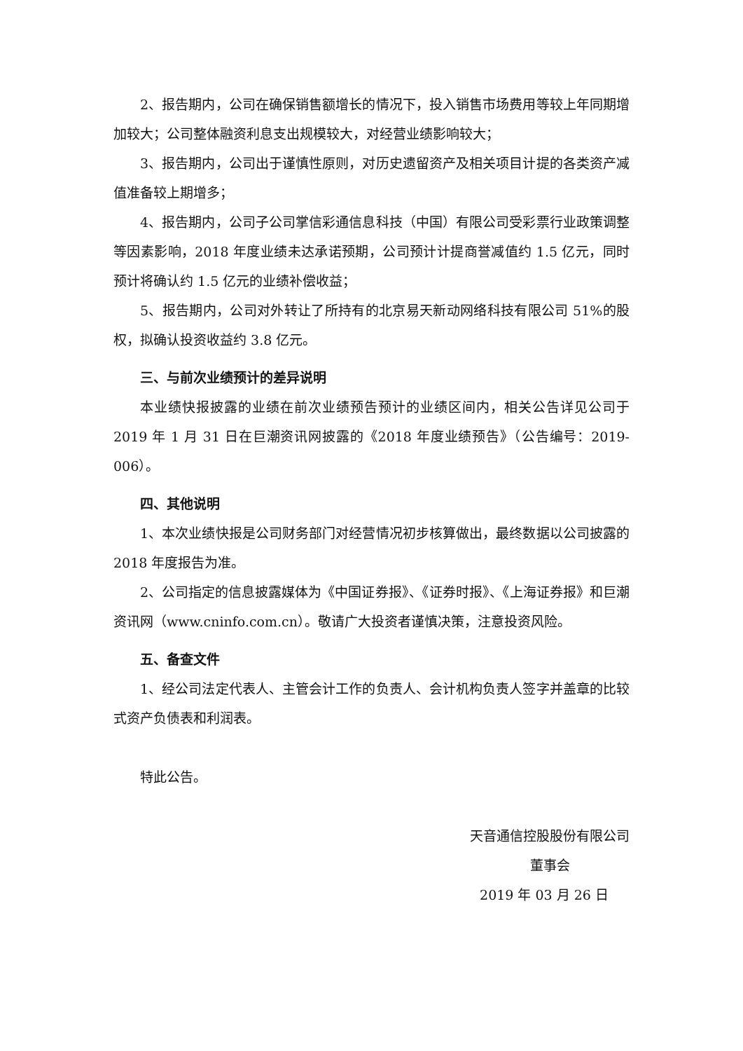2、报告期内，公司在确保销售额增长的情况下，投入销售市场费用等较上年同期增加较大；公司整体融资利息支出规模较大，对经营业绩影响较大；
3、报告期内，公司出于谨慎性原则，对历史遗留资产及相关项目计提的各类资产减值准备较上期增多；
4、报告期内，公司子公司掌信彩通信息科技（中国）有限公司受彩票行业政策调整等因素影响，2018 年度业绩未达承诺预期，公司预计计提商誉减值约 1.5 亿元，同时预计将确认约 1.5 亿元的业绩补偿收益；
5、报告期内，公司对外转让了所持有的北京易天新动网络科技有限公司 51%的股权，拟确认投资收益约 3.8 亿元。
三、与前次业绩预计的差异说明
本业绩快报披露的业绩在前次业绩预告预计的业绩区间内，相关公告详见公司于 2019 年 1 月 31 日在巨潮资讯网披露的《2018 年度业绩预告》（公告编号：2019-006）。
四、其他说明
1、本次业绩快报是公司财务部门对经营情况初步核算做出，最终数据以公司披露的 2018 年度报告为准。
2、公司指定的信息披露媒体为《中国证券报》、《证券时报》、《上海证券报》和巨潮资讯网（www.cninfo.com.cn）。敬请广大投资者谨慎决策，注意投资风险。
五、备查文件
1、经公司法定代表人、主管会计工作的负责人、会计机构负责人签字并盖章的比较式资产负债表和利润表。
特此公告。
天音通信控股股份有限公司
董事会
2019 年 03 月 26 日